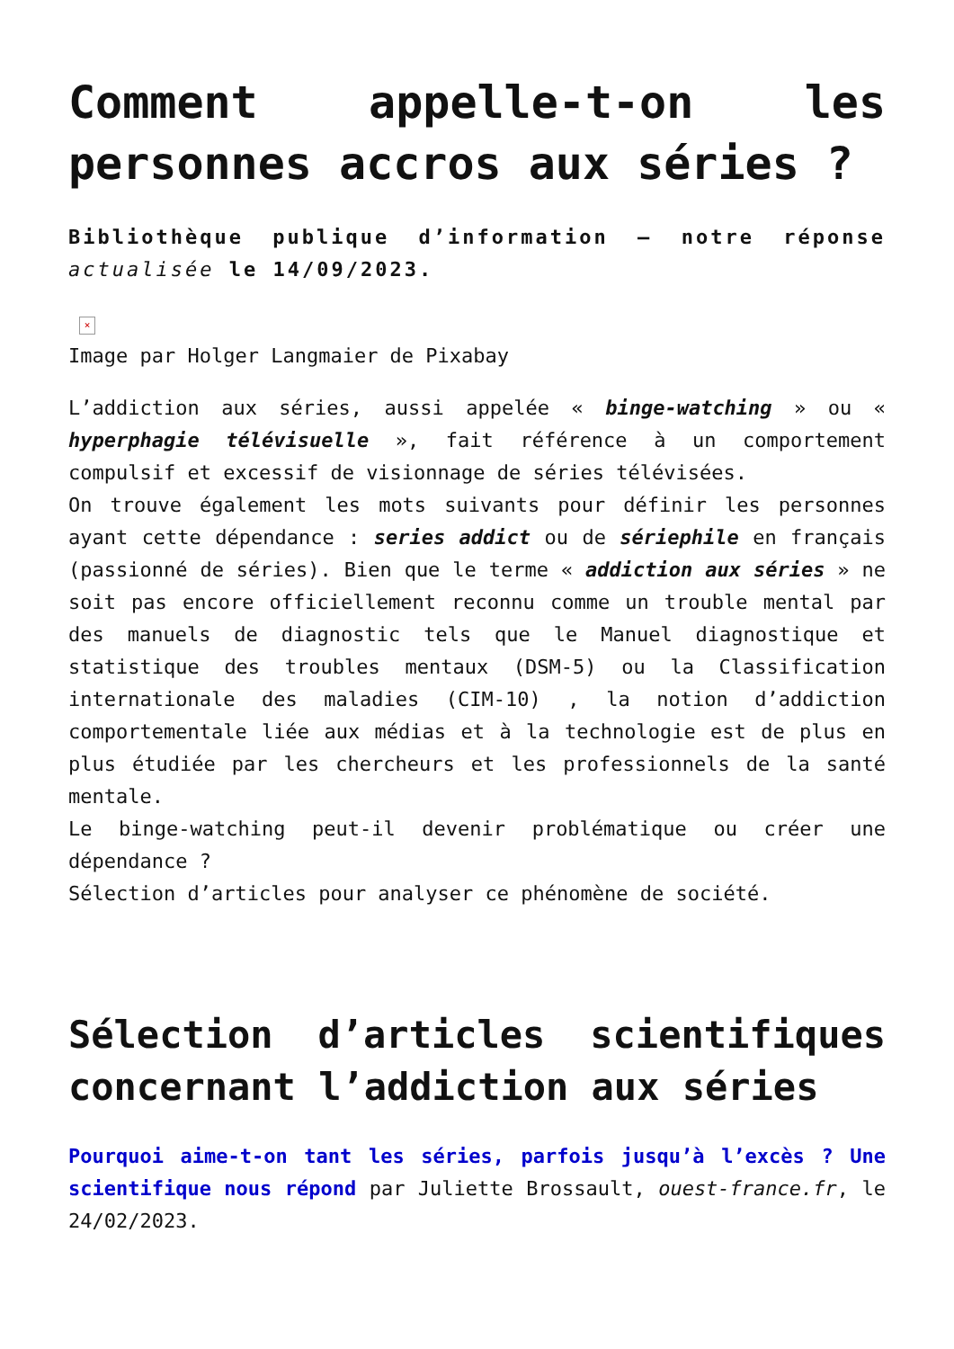Comment appelle-t-on les personnes accros aux séries ?
Bibliothèque publique d’information – notre réponse actualisée le 14/09/2023.
×
Image par Holger Langmaier de Pixabay
L’addiction aux séries, aussi appelée « binge-watching » ou « hyperphagie télévisuelle », fait référence à un comportement compulsif et excessif de visionnage de séries télévisées.
On trouve également les mots suivants pour définir les personnes ayant cette dépendance : series addict ou de sériephile en français (passionné de séries). Bien que le terme « addiction aux séries » ne soit pas encore officiellement reconnu comme un trouble mental par des manuels de diagnostic tels que le Manuel diagnostique et statistique des troubles mentaux (DSM-5) ou la Classification internationale des maladies (CIM-10) , la notion d’addiction comportementale liée aux médias et à la technologie est de plus en plus étudiée par les chercheurs et les professionnels de la santé mentale.
Le binge-watching peut-il devenir problématique ou créer une dépendance ?
Sélection d’articles pour analyser ce phénomène de société.
Sélection d’articles scientifiques concernant l’addiction aux séries
Pourquoi aime-t-on tant les séries, parfois jusqu’à l’excès ? Une scientifique nous répond par Juliette Brossault, ouest-france.fr, le 24/02/2023.